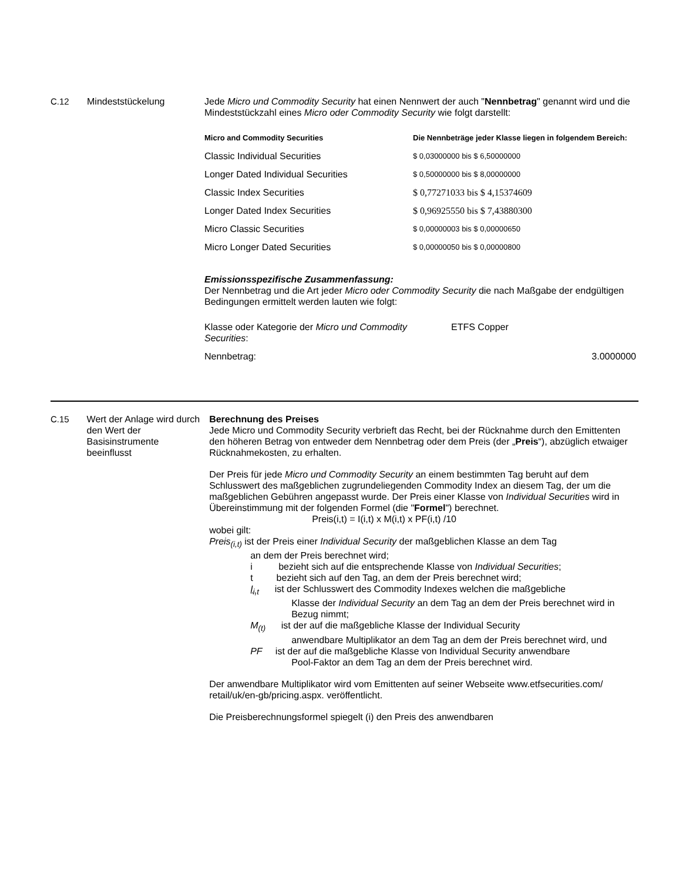C.12 Mindeststückelung Jede Micro und Commodity Security hat einen Nennwert der auch "Nennbetrag" genannt wird und die Mindeststückzahl eines Micro oder Commodity Security wie folgt darstellt:
| Micro and Commodity Securities | Die Nennbeträge jeder Klasse liegen in folgendem Bereich: |
| --- | --- |
| Classic Individual Securities | $ 0,03000000 bis $ 6,50000000 |
| Longer Dated Individual Securities | $ 0,50000000 bis $ 8,00000000 |
| Classic Index Securities | $ 0,77271033 bis $ 4,15374609 |
| Longer Dated Index Securities | $ 0,96925550 bis $ 7,43880300 |
| Micro Classic Securities | $ 0,00000003 bis $ 0,00000650 |
| Micro Longer Dated Securities | $ 0,00000050 bis $ 0,00000800 |
Emissionsspezifische Zusammenfassung:
Der Nennbetrag und die Art jeder Micro oder Commodity Security die nach Maßgabe der endgültigen Bedingungen ermittelt werden lauten wie folgt:
| Klasse oder Kategorie der Micro und Commodity Securities : | ETFS Copper |
| Nennbetrag: | 3.0000000 |
C.15 Wert der Anlage wird durch den Wert der Basisinstrumente beeinflusst
Berechnung des Preises
Jede Micro und Commodity Security verbrieft das Recht, bei der Rücknahme durch den Emittenten den höheren Betrag von entweder dem Nennbetrag oder dem Preis (der „Preis“), abzüglich etwaiger Rücknahmekosten, zu erhalten.
Der Preis für jede Micro und Commodity Security an einem bestimmten Tag beruht auf dem Schlusswert des maßgeblichen zugrundeliegenden Commodity Index an diesem Tag, der um die maßgeblichen Gebühren angepasst wurde. Der Preis einer Klasse von Individual Securities wird in Übereinstimmung mit der folgenden Formel (die "Formel") berechnet.
Preis(i,t) = I(i,t) x M(i,t) x PF(i,t) /10
wobei gilt:
Preis<sub>(i,t)</sub> ist der Preis einer Individual Security der maßgeblichen Klasse an dem Tag
an dem der Preis berechnet wird;
i bezieht sich auf die entsprechende Klasse von Individual Securities;
t bezieht sich auf den Tag, an dem der Preis berechnet wird;
I<sub>i,t</sub> ist der Schlusswert des Commodity Indexes welchen die maßgebliche
Klasse der Individual Security an dem Tag an dem der Preis berechnet wird in Bezug nimmt;
M<sub>(t)</sub> ist der auf die maßgebliche Klasse der Individual Security
anwendbare Multiplikator an dem Tag an dem der Preis berechnet wird, und
PF ist der auf die maßgebliche Klasse von Individual Security anwendbare
Pool-Faktor an dem Tag an dem der Preis berechnet wird.
Der anwendbare Multiplikator wird vom Emittenten auf seiner Webseite www.etfsecurities.com/ retail/uk/en-gb/pricing.aspx. veröffentlicht.
Die Preisberechnungsformel spiegelt (i) den Preis des anwendbaren